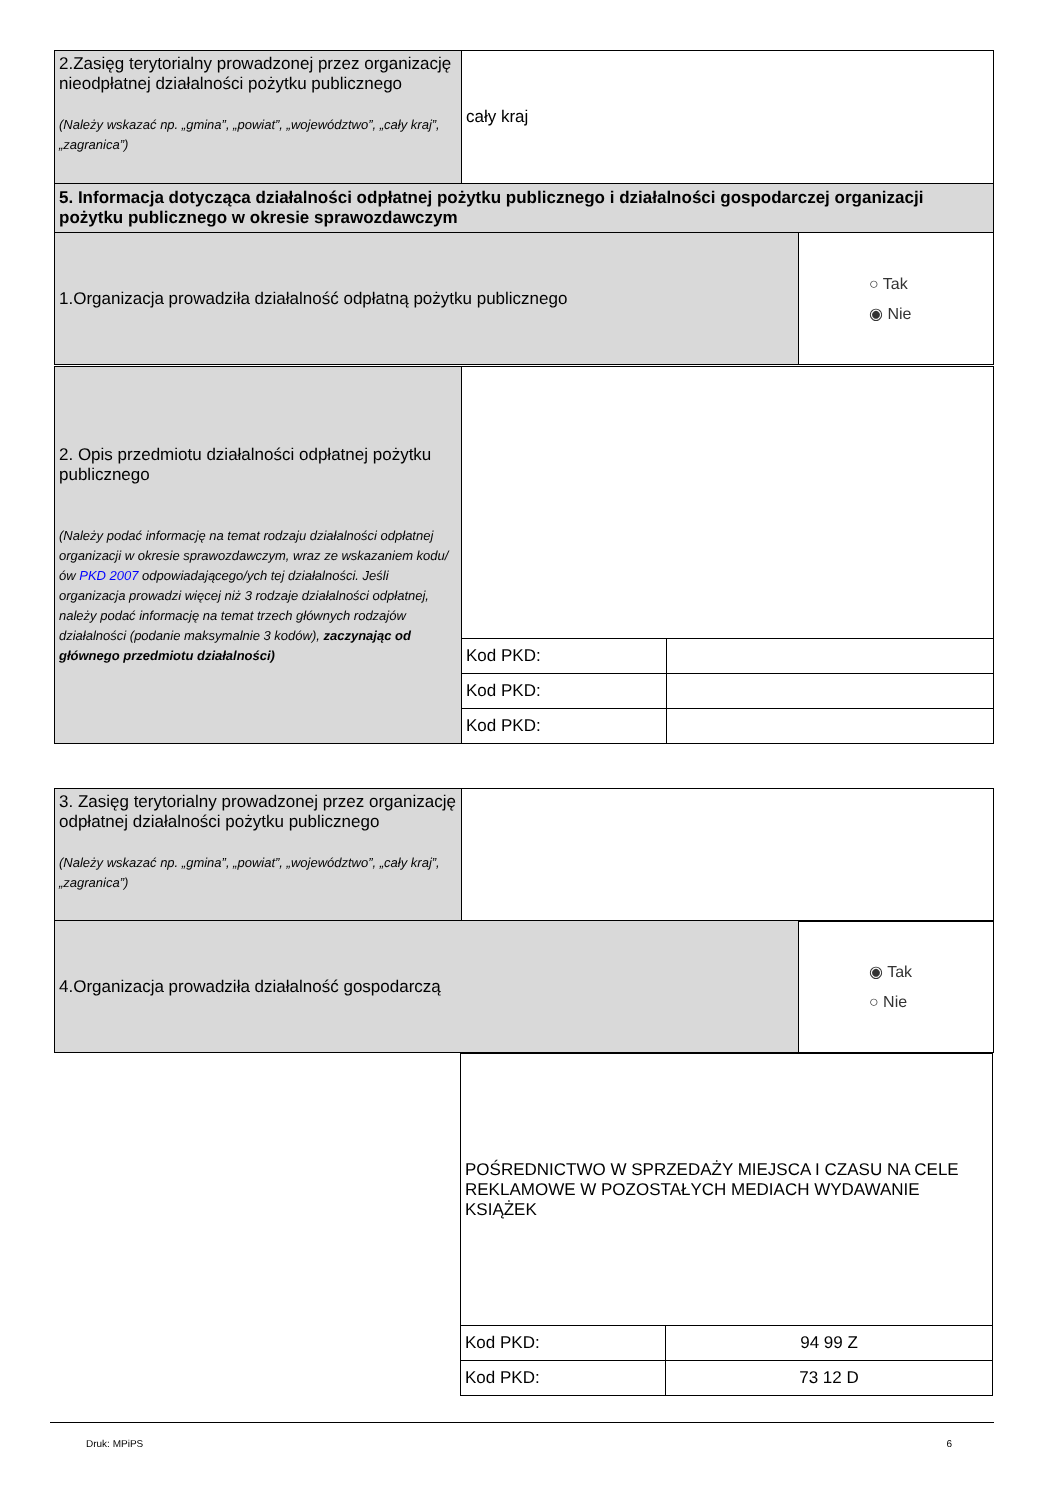| 2.Zasięg terytorialny prowadzonej przez organizację nieodpłatnej działalności pożytku publicznego (Należy wskazać np. „gmina”, „powiat”, „województwo”, „cały kraj”, „zagranica”) | cały kraj |
| 5. Informacja dotycząca działalności odpłatnej pożytku publicznego i działalności gospodarczej organizacji pożytku publicznego w okresie sprawozdawczym | |
| 1.Organizacja prowadziła działalność odpłatną pożytku publicznego | ○ Tak ◉ Nie |
| 2. Opis przedmiotu działalności odpłatnej pożytku publicznego (Należy podać informację na temat rodzaju działalności odpłatnej organizacji w okresie sprawozdawczym, wraz ze wskazaniem kodu/ów PKD 2007 odpowiadającego/ych tej działalności. Jeśli organizacja prowadzi więcej niż 3 rodzaje działalności odpłatnej, należy podać informację na temat trzech głównych rodzajów działalności (podanie maksymalnie 3 kodów), zaczynając od głównego przedmiotu działalności) | | |
| | Kod PKD: | |
| | Kod PKD: | |
| | Kod PKD: | |
| 3. Zasięg terytorialny prowadzonej przez organizację odpłatnej działalności pożytku publicznego (Należy wskazać np. „gmina”, „powiat”, „województwo”, „cały kraj”, „zagranica”) | |
| 4.Organizacja prowadziła działalność gospodarczą | ◉ Tak ○ Nie |
| POŚREDNICTWO W SPRZEDAŻY MIEJSCA I CZASU NA CELE REKLAMOWE W POZOSTAŁYCH MEDIACH WYDAWANIE KSIĄŻEK | |
| Kod PKD: | 94 99 Z |
| Kod PKD: | 73 12 D |
Druk: MPiPS 6